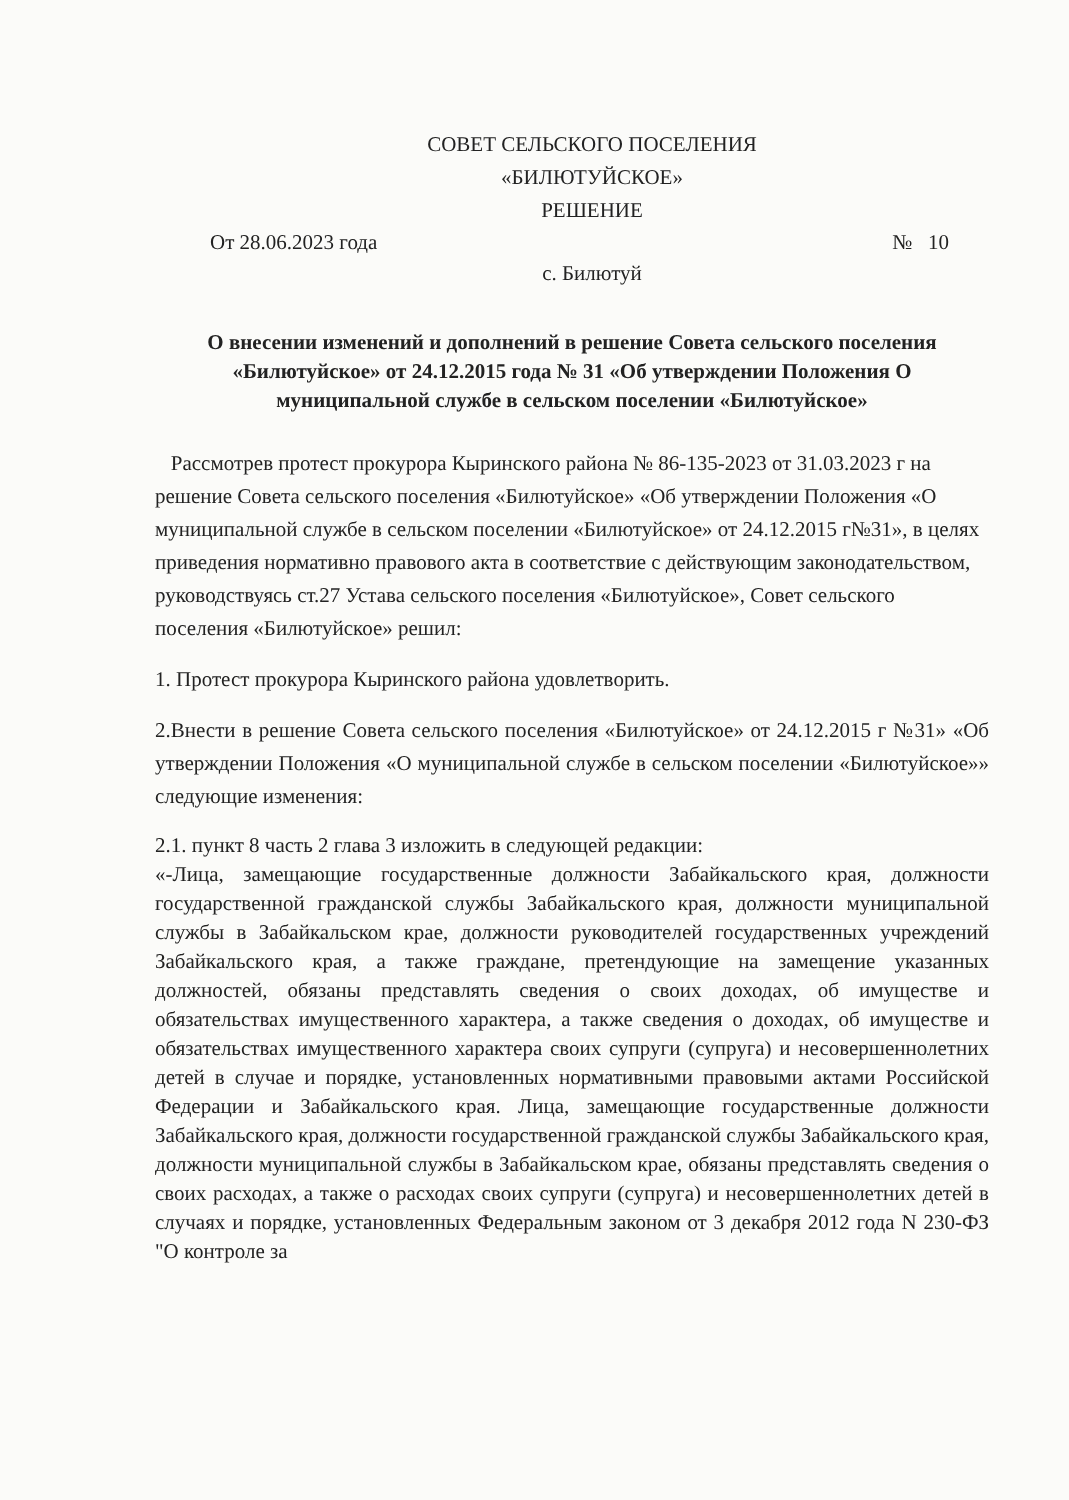СОВЕТ СЕЛЬСКОГО ПОСЕЛЕНИЯ
«БИЛЮТУЙСКОЕ»
РЕШЕНИЕ
От 28.06.2023 года № 10
с. Билютуй
О внесении изменений и дополнений в решение Совета сельского поселения «Билютуйское» от 24.12.2015 года № 31 «Об утверждении Положения О муниципальной службе в сельском поселении «Билютуйское»
Рассмотрев протест прокурора Кыринского района № 86-135-2023 от 31.03.2023 г на решение Совета сельского поселения «Билютуйское» «Об утверждении Положения «О муниципальной службе в сельском поселении «Билютуйское» от 24.12.2015 г№31», в целях приведения нормативно правового акта в соответствие с действующим законодательством, руководствуясь ст.27 Устава сельского поселения «Билютуйское», Совет сельского поселения «Билютуйское» решил:
1. Протест прокурора Кыринского района удовлетворить.
2.Внести в решение Совета сельского поселения «Билютуйское» от 24.12.2015 г №31» «Об утверждении Положения «О муниципальной службе в сельском поселении «Билютуйское»» следующие изменения:
2.1. пункт 8 часть 2 глава 3 изложить в следующей редакции:
«-Лица, замещающие государственные должности Забайкальского края, должности государственной гражданской службы Забайкальского края, должности муниципальной службы в Забайкальском крае, должности руководителей государственных учреждений Забайкальского края, а также граждане, претендующие на замещение указанных должностей, обязаны представлять сведения о своих доходах, об имуществе и обязательствах имущественного характера, а также сведения о доходах, об имуществе и обязательствах имущественного характера своих супруги (супруга) и несовершеннолетних детей в случае и порядке, установленных нормативными правовыми актами Российской Федерации и Забайкальского края. Лица, замещающие государственные должности Забайкальского края, должности государственной гражданской службы Забайкальского края, должности муниципальной службы в Забайкальском крае, обязаны представлять сведения о своих расходах, а также о расходах своих супруги (супруга) и несовершеннолетних детей в случаях и порядке, установленных Федеральным законом от 3 декабря 2012 года N 230-ФЗ "О контроле за